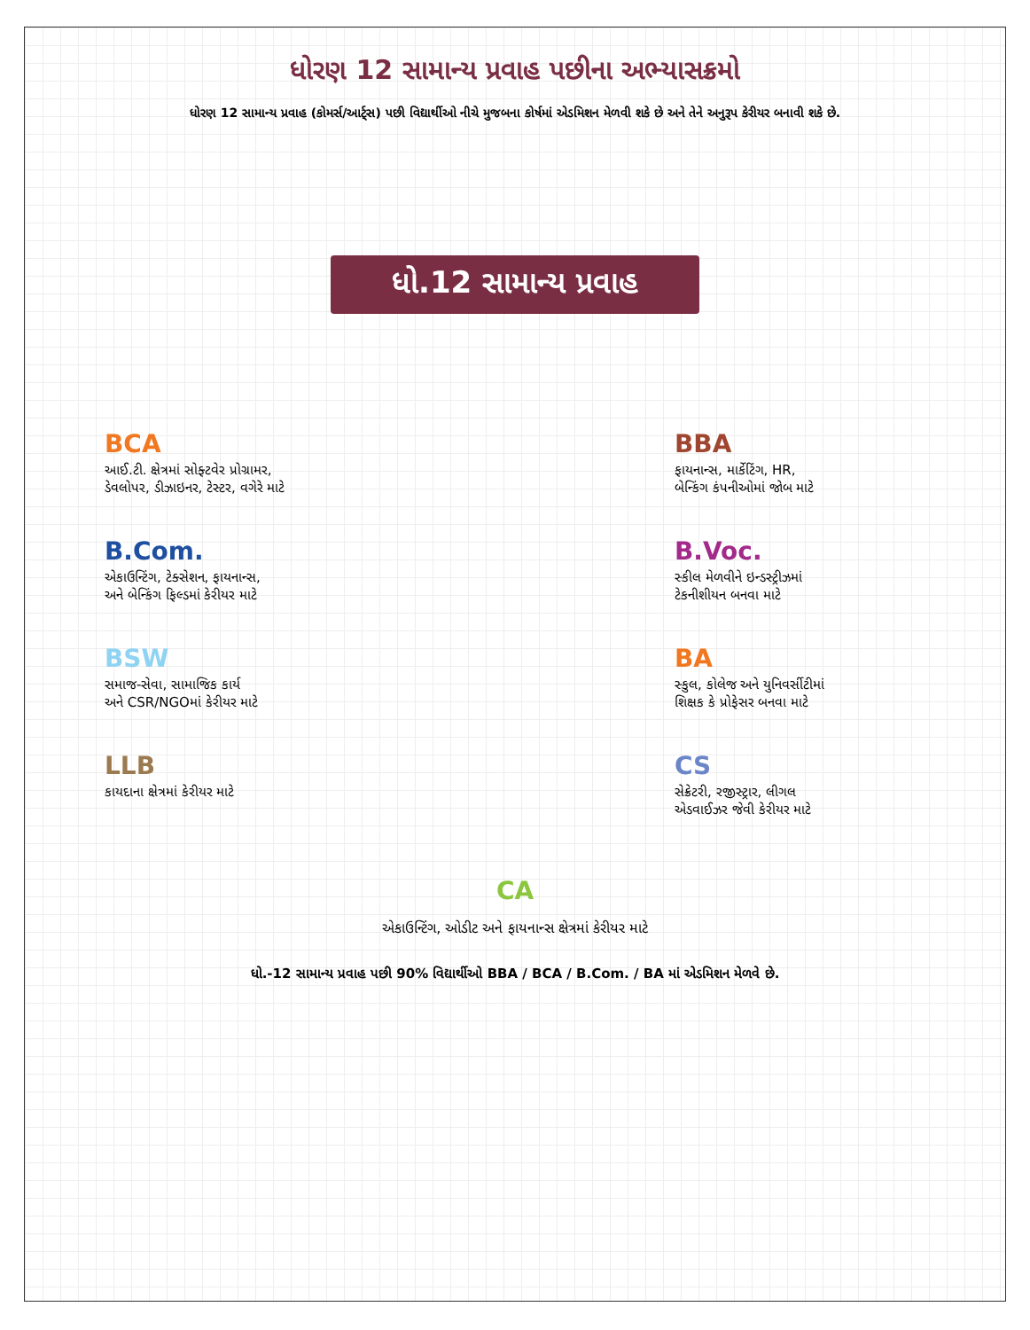ધોરણ 12 સામાન્ય પ્રવાહ પછીના અભ્યાસક્રમો
ધોરણ 12 સામાન્ય પ્રવાહ (કોમર્સ/આર્ટ્સ) પછી વિદ્યાર્થીઓ નીચે મુજબના કોર્ષમાં એડમિશન મેળવી શકે છે અને તેને અનુરૂપ કેરીયર બનાવી શકે છે.
ધો.12 સામાન્ય પ્રવાહ
BCA
આઈ.ટી. ક્ષેત્રમાં સોફ્ટવેર પ્રોગ્રામર,
ડેવલોપર, ડીઝાઇનર, ટેસ્ટર, વગેરે માટે
BBA
ફાયનાન્સ, માર્કેટિંગ, HR,
બેન્કિંગ કંપનીઓમાં જોબ માટે
B.Com.
એકાઉન્ટિંગ, ટેક્સેશન, ફાયનાન્સ,
અને બેન્કિંગ ફિલ્ડમાં કેરીયર માટે
B.Voc.
સ્કીલ મેળવીને ઇન્ડસ્ટ્રીઝમાં
ટેકનીશીયન બનવા માટે
BSW
સમાજ-સેવા, સામાજિક કાર્ય
અને CSR/NGOમાં કેરીયર માટે
BA
સ્કુલ, કોલેજ અને યુનિવર્સીટીમાં
શિક્ષક કે પ્રોફેસર બનવા માટે
LLB
કાયદાના ક્ષેત્રમાં કેરીયર માટે
CS
સેક્રેટરી, રજીસ્ટ્રાર, લીગલ
એડવાઈઝર જેવી કેરીયર માટે
CA
એકાઉન્ટિંગ, ઓડીટ અને ફાયનાન્સ ક્ષેત્રમાં કેરીયર માટે
ધો.-12 સામાન્ય પ્રવાહ પછી 90% વિદ્યાર્થીઓ BBA / BCA / B.Com. / BA માં એડમિશન મેળવે છે.